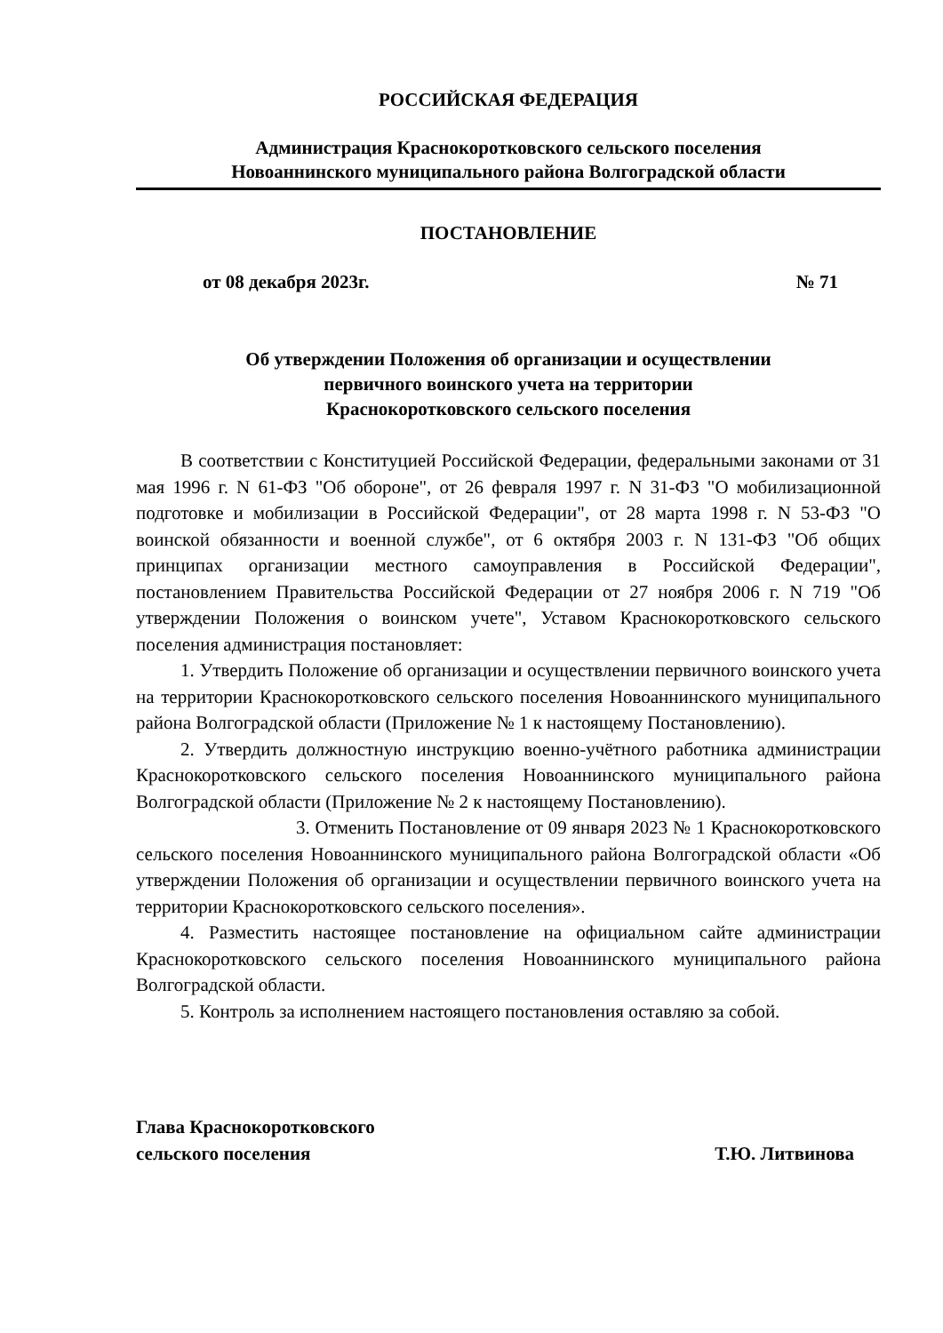РОССИЙСКАЯ ФЕДЕРАЦИЯ
Администрация Краснокоротковского сельского поселения
Новоаннинского муниципального района Волгоградской области
ПОСТАНОВЛЕНИЕ
от 08 декабря 2023г. № 71
Об утверждении Положения об организации и осуществлении
первичного воинского учета на территории
Краснокоротковского сельского поселения
В соответствии с Конституцией Российской Федерации, федеральными законами от 31 мая 1996 г. N 61-ФЗ "Об обороне", от 26 февраля 1997 г. N 31-ФЗ "О мобилизационной подготовке и мобилизации в Российской Федерации", от 28 марта 1998 г. N 53-ФЗ "О воинской обязанности и военной службе", от 6 октября 2003 г. N 131-ФЗ "Об общих принципах организации местного самоуправления в Российской Федерации", постановлением Правительства Российской Федерации от 27 ноября 2006 г. N 719 "Об утверждении Положения о воинском учете", Уставом Краснокоротковского сельского поселения администрация постановляет:
1. Утвердить Положение об организации и осуществлении первичного воинского учета на территории Краснокоротковского сельского поселения Новоаннинского муниципального района Волгоградской области (Приложение № 1 к настоящему Постановлению).
2. Утвердить должностную инструкцию военно-учётного работника администрации Краснокоротковского сельского поселения Новоаннинского муниципального района Волгоградской области (Приложение № 2 к настоящему Постановлению).
3. Отменить Постановление от 09 января 2023 № 1 Краснокоротковского сельского поселения Новоаннинского муниципального района Волгоградской области «Об утверждении Положения об организации и осуществлении первичного воинского учета на территории Краснокоротковского сельского поселения».
4. Разместить настоящее постановление на официальном сайте администрации Краснокоротковского сельского поселения Новоаннинского муниципального района Волгоградской области.
5. Контроль за исполнением настоящего постановления оставляю за собой.
Глава Краснокоротковского
сельского поселения Т.Ю. Литвинова